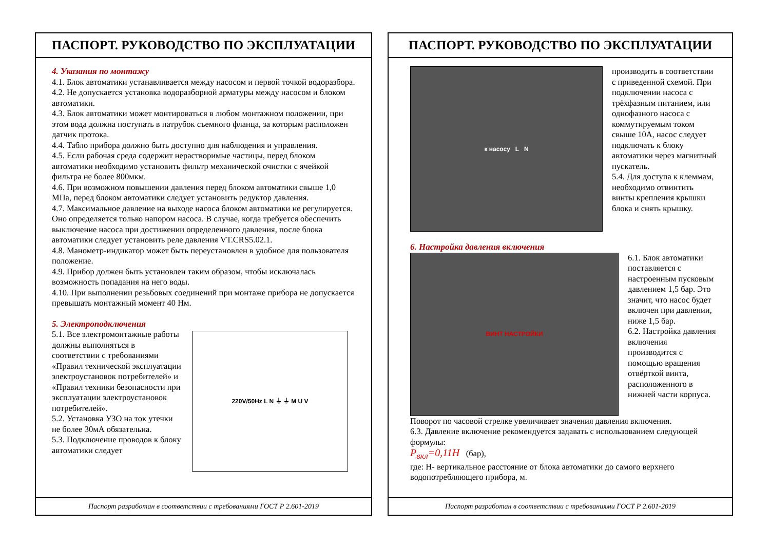ПАСПОРТ. РУКОВОДСТВО ПО ЭКСПЛУАТАЦИИ
4. Указания по монтажу
4.1. Блок автоматики устанавливается между насосом и первой точкой водоразбора.
4.2. Не допускается установка водоразборной арматуры между насосом и блоком автоматики.
4.3. Блок автоматики может монтироваться в любом монтажном положении, при этом вода должна поступать в патрубок съемного фланца, за которым расположен датчик протока.
4.4. Табло прибора должно быть доступно для наблюдения и управления.
4.5. Если рабочая среда содержит нерастворимые частицы, перед блоком автоматики необходимо установить фильтр механической очистки с ячейкой фильтра не более 800мкм.
4.6. При возможном повышении давления перед блоком автоматики свыше 1,0 МПа, перед блоком автоматики следует установить редуктор давления.
4.7. Максимальное давление на выходе насоса блоком автоматики не регулируется. Оно определяется только напором насоса. В случае, когда требуется обеспечить выключение насоса при достижении определенного давления, после блока автоматики следует установить реле давления VT.CRS5.02.1.
4.8. Манометр-индикатор может быть переустановлен в удобное для пользователя положение.
4.9. Прибор должен быть установлен таким образом, чтобы исключалась возможность попадания на него воды.
4.10. При выполнении резьбовых соединений при монтаже прибора не допускается превышать монтажный момент 40 Нм.
5. Электроподключения
5.1. Все электромонтажные работы должны выполняться в соответствии с требованиями «Правил технической эксплуатации электроустановок потребителей» и «Правил техники безопасности при эксплуатации электроустановок потребителей».
5.2. Установка УЗО на ток утечки не более 30мА обязательна.
5.3. Подключение проводов к блоку автоматики следует
220V/50Hz L N ⏚ ⏚ M U V
Паспорт разработан в соответствии с требованиями ГОСТ Р 2.601-2019
ПАСПОРТ. РУКОВОДСТВО ПО ЭКСПЛУАТАЦИИ
к насосу L N
производить в соответствии с приведенной схемой. При подключении насоса с трёхфазным питанием, или однофазного насоса с коммутируемым током свыше 10А, насос следует подключать к блоку автоматики через магнитный пускатель.
5.4. Для доступа к клеммам, необходимо отвинтить винты крепления крышки блока и снять крышку.
6. Настройка давления включения
ВИНТ НАСТРОЙКИ
6.1. Блок автоматики поставляется с настроенным пусковым давлением 1,5 бар. Это значит, что насос будет включен при давлении, ниже 1,5 бар.
6.2. Настройка давления включения производится с помощью вращения отвёрткой винта, расположенного в нижней части корпуса.
Поворот по часовой стрелке увеличивает значения давления включения.
6.3. Давление включение рекомендуется задавать с использованием следующей формулы:
P<sub>вкл</sub>=0,11H (бар),
где: Н- вертикальное расстояние от блока автоматики до самого верхнего водопотребляющего прибора, м.
Паспорт разработан в соответствии с требованиями ГОСТ Р 2.601-2019